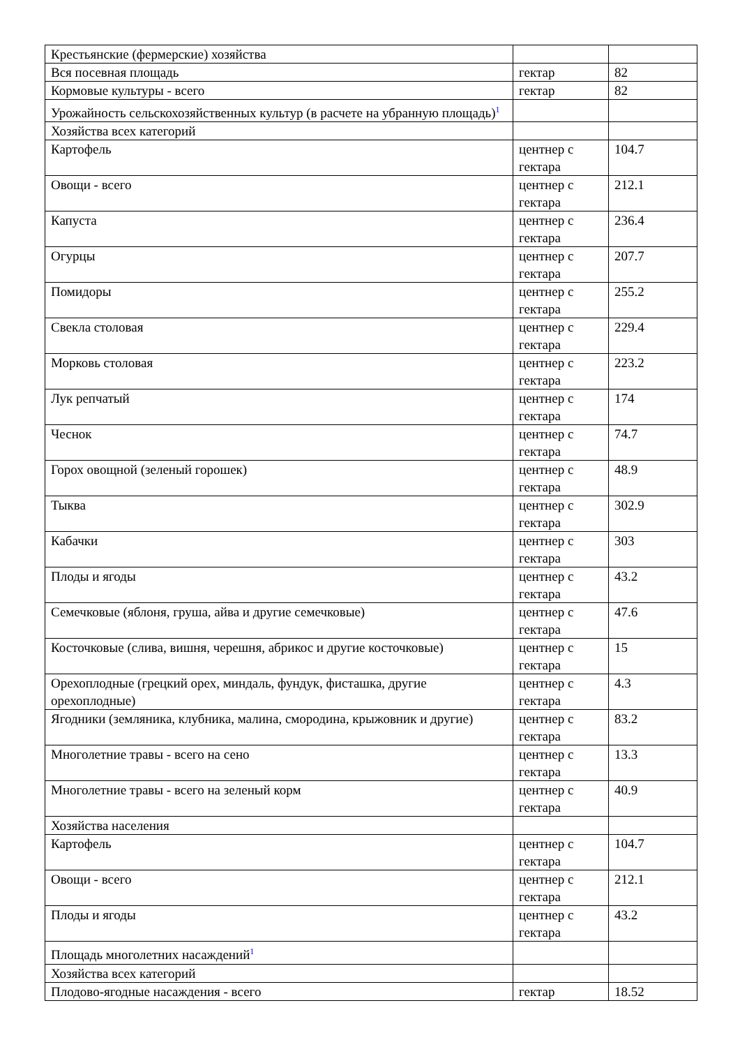| Крестьянские (фермерские) хозяйства | | |
| Вся посевная площадь | гектар | 82 |
| Кормовые культуры - всего | гектар | 82 |
| Урожайность сельскохозяйственных культур (в расчете на убранную площадь)<sup>1</sup> | | |
| Хозяйства всех категорий | | |
| Картофель | центнер с гектара | 104.7 |
| Овощи - всего | центнер с гектара | 212.1 |
| Капуста | центнер с гектара | 236.4 |
| Огурцы | центнер с гектара | 207.7 |
| Помидоры | центнер с гектара | 255.2 |
| Свекла столовая | центнер с гектара | 229.4 |
| Морковь столовая | центнер с гектара | 223.2 |
| Лук репчатый | центнер с гектара | 174 |
| Чеснок | центнер с гектара | 74.7 |
| Горох овощной (зеленый горошек) | центнер с гектара | 48.9 |
| Тыква | центнер с гектара | 302.9 |
| Кабачки | центнер с гектара | 303 |
| Плоды и ягоды | центнер с гектара | 43.2 |
| Семечковые (яблоня, груша, айва и другие семечковые) | центнер с гектара | 47.6 |
| Косточковые (слива, вишня, черешня, абрикос и другие косточковые) | центнер с гектара | 15 |
| Орехоплодные (грецкий орех, миндаль, фундук, фисташка, другие орехоплодные) | центнер с гектара | 4.3 |
| Ягодники (земляника, клубника, малина, смородина, крыжовник и другие) | центнер с гектара | 83.2 |
| Многолетние травы - всего на сено | центнер с гектара | 13.3 |
| Многолетние травы - всего на зеленый корм | центнер с гектара | 40.9 |
| Хозяйства населения | | |
| Картофель | центнер с гектара | 104.7 |
| Овощи - всего | центнер с гектара | 212.1 |
| Плоды и ягоды | центнер с гектара | 43.2 |
| Площадь многолетних насаждений<sup>1</sup> | | |
| Хозяйства всех категорий | | |
| Плодово-ягодные насаждения - всего | гектар | 18.52 |